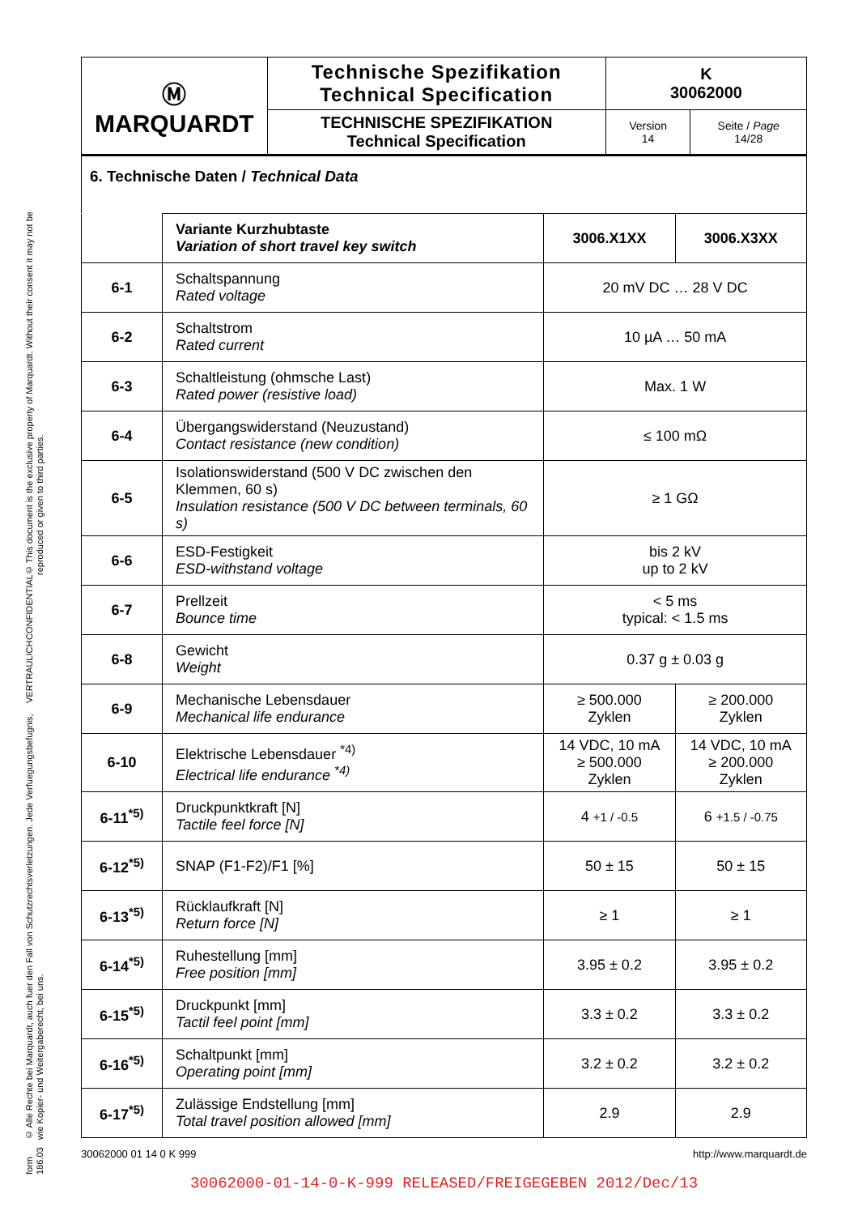form 186.03 © Alle Rechte bei Marquardt, auch fuer den Fall von Schutzrechtsverletzungen. Jede Verfuegungsbefugnis, wie Kopier- und Weitergaberecht, bei uns. VERTRAULICH CONFIDENTIAL © This document is the exclusive property of Marquardt. Without their consent it may not be reproduced or given to third parties.
| Ⓜ MARQUARDT | Technische Spezifikation Technical Specification | K 30062000 | |
| | TECHNISCHE SPEZIFIKATION Technical Specification | Version 14 | Seite / Page 14/28 |
6. Technische Daten / Technical Data
| | Variante Kurzhubtaste Variation of short travel key switch | 3006.X1XX | 3006.X3XX |
| 6-1 | Schaltspannung Rated voltage | 20 mV DC … 28 V DC | |
| 6-2 | Schaltstrom Rated current | 10 µA … 50 mA | |
| 6-3 | Schaltleistung (ohmsche Last) Rated power (resistive load) | Max. 1 W | |
| 6-4 | Übergangswiderstand (Neuzustand) Contact resistance (new condition) | ≤ 100 mΩ | |
| 6-5 | Isolationswiderstand (500 V DC zwischen den Klemmen, 60 s) Insulation resistance (500 V DC between terminals, 60 s) | ≥ 1 GΩ | |
| 6-6 | ESD-Festigkeit ESD-withstand voltage | bis 2 kV up to 2 kV | |
| 6-7 | Prellzeit Bounce time | < 5 ms typical: < 1.5 ms | |
| 6-8 | Gewicht Weight | 0.37 g ± 0.03 g | |
| 6-9 | Mechanische Lebensdauer Mechanical life endurance | ≥ 500.000 Zyklen | ≥ 200.000 Zyklen |
| 6-10 | Elektrische Lebensdauer <sup>*4)</sup> Electrical life endurance <sup>*4)</sup> | 14 VDC, 10 mA ≥ 500.000 Zyklen | 14 VDC, 10 mA ≥ 200.000 Zyklen |
| 6-11<sup>*5)</sup> | Druckpunktkraft [N] Tactile feel force [N] | 4 +1 / -0.5 | 6 +1.5 / -0.75 |
| 6-12<sup>*5)</sup> | SNAP (F1-F2)/F1 [%] | 50 ± 15 | 50 ± 15 |
| 6-13<sup>*5)</sup> | Rücklaufkraft [N] Return force [N] | ≥ 1 | ≥ 1 |
| 6-14<sup>*5)</sup> | Ruhestellung [mm] Free position [mm] | 3.95 ± 0.2 | 3.95 ± 0.2 |
| 6-15<sup>*5)</sup> | Druckpunkt [mm] Tactil feel point [mm] | 3.3 ± 0.2 | 3.3 ± 0.2 |
| 6-16<sup>*5)</sup> | Schaltpunkt [mm] Operating point [mm] | 3.2 ± 0.2 | 3.2 ± 0.2 |
| 6-17<sup>*5)</sup> | Zulässige Endstellung [mm] Total travel position allowed [mm] | 2.9 | 2.9 |
30062000 01 14 0 K 999 http://www.marquardt.de
30062000-01-14-0-K-999 RELEASED/FREIGEGEBEN 2012/Dec/13